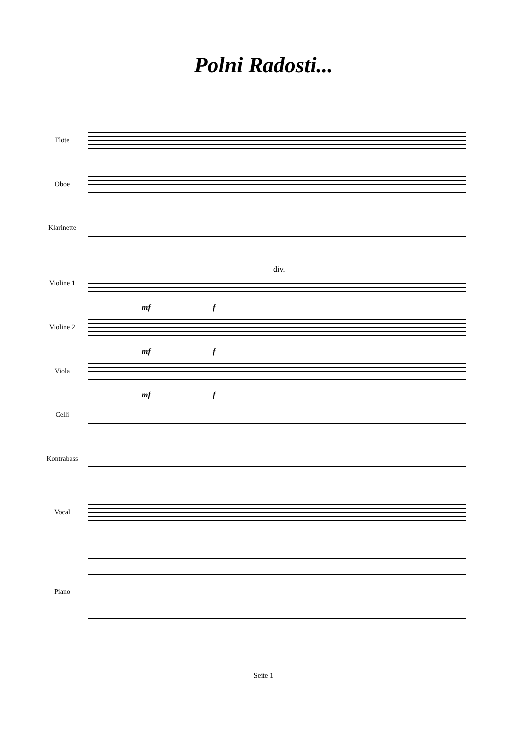Polni Radosti...
Flöte
Oboe
Klarinette
div.
Violine 1
mf f
Violine 2
mf f
Viola
mf f
Celli
Kontrabass
Vocal
Piano
Seite 1